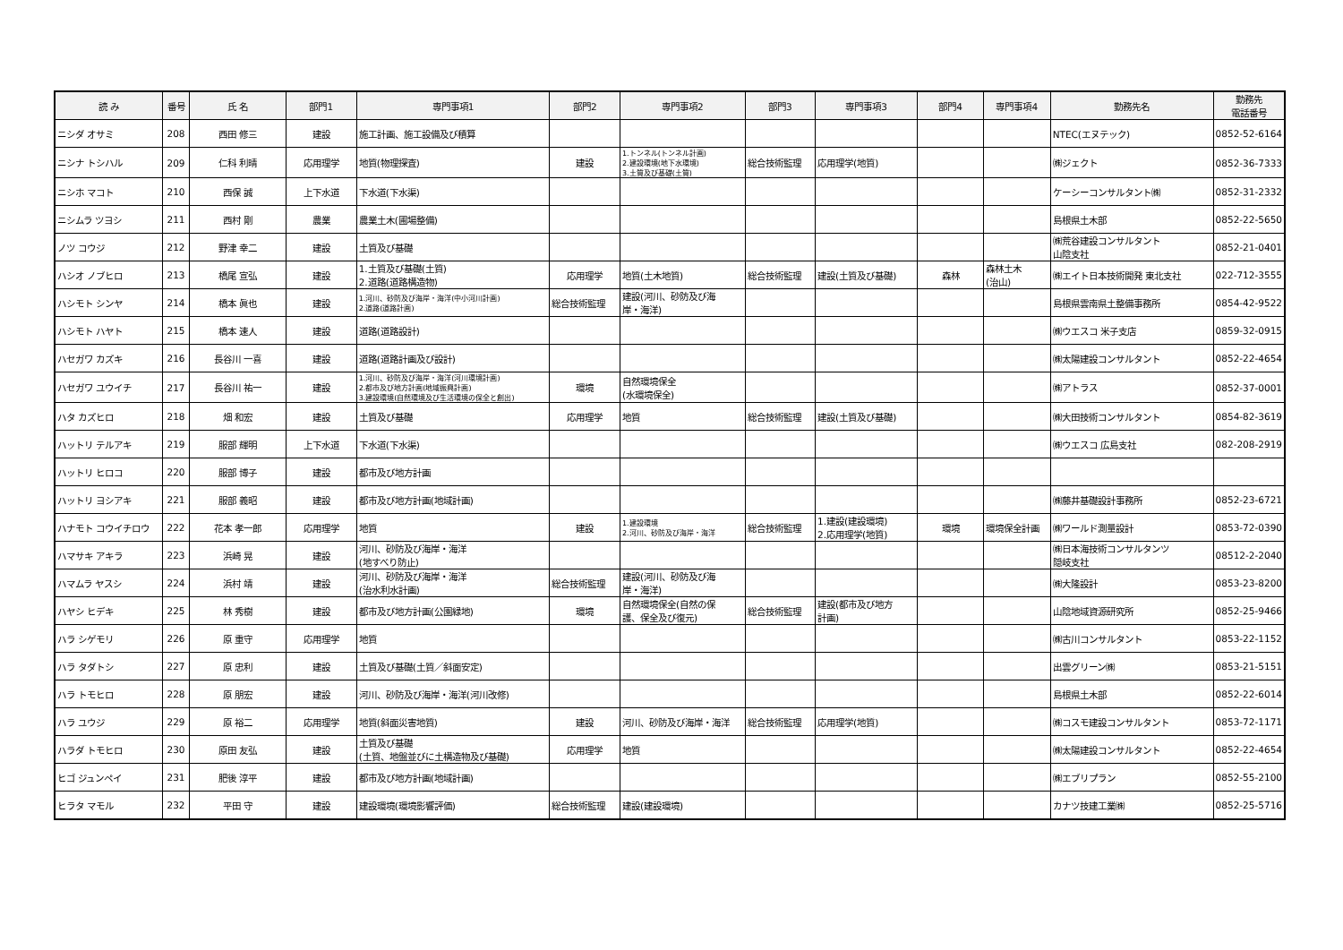| 読 み | 番号 | 氏 名 | 部門1 | 専門事項1 | 部門2 | 専門事項2 | 部門3 | 専門事項3 | 部門4 | 専門事項4 | 勤務先名 | 勤務先 電話番号 |
| --- | --- | --- | --- | --- | --- | --- | --- | --- | --- | --- | --- | --- |
| ニシダ オサミ | 208 | 西田 修三 | 建設 | 施工計画、施工設備及び積算 | | | | | | | NTEC(エヌテック) | 0852-52-6164 |
| ニシナ トシハル | 209 | 仁科 利晴 | 応用理学 | 地質(物理探査) | 建設 | 1.トンネル(トンネル計画) 2.建設環境(地下水環境) 3.土質及び基礎(土質) | 総合技術監理 | 応用理学(地質) | | | ㈱ジェクト | 0852-36-7333 |
| ニシホ マコト | 210 | 西保 誠 | 上下水道 | 下水道(下水渠) | | | | | | | ケーシーコンサルタント㈱ | 0852-31-2332 |
| ニシムラ ツヨシ | 211 | 西村 剛 | 農業 | 農業土木(圃場整備) | | | | | | | 島根県土木部 | 0852-22-5650 |
| ノツ コウジ | 212 | 野津 幸二 | 建設 | 土質及び基礎 | | | | | | | ㈱荒谷建設コンサルタント 山陰支社 | 0852-21-0401 |
| ハシオ ノブヒロ | 213 | 橋尾 宣弘 | 建設 | 1.土質及び基礎(土質) 2.道路(道路構造物) | 応用理学 | 地質(土木地質) | 総合技術監理 | 建設(土質及び基礎) | 森林 | 森林土木 (治山) | ㈱エイト日本技術開発 東北支社 | 022-712-3555 |
| ハシモト シンヤ | 214 | 橋本 眞也 | 建設 | 1.河川、砂防及び海岸・海洋(中小河川計画) 2.道路(道路計画) | 総合技術監理 | 建設(河川、砂防及び海 岸・海洋) | | | | | 島根県雲南県土整備事務所 | 0854-42-9522 |
| ハシモト ハヤト | 215 | 橋本 速人 | 建設 | 道路(道路設計) | | | | | | | ㈱ウエスコ 米子支店 | 0859-32-0915 |
| ハセガワ カズキ | 216 | 長谷川 一喜 | 建設 | 道路(道路計画及び設計) | | | | | | | ㈱太陽建設コンサルタント | 0852-22-4654 |
| ハセガワ ユウイチ | 217 | 長谷川 祐一 | 建設 | 1.河川、砂防及び海岸・海洋(河川環境計画) 2.都市及び地方計画(地域振興計画) 3.建設環境(自然環境及び生活環境の保全と創出) | 環境 | 自然環境保全 (水環境保全) | | | | | ㈱アトラス | 0852-37-0001 |
| ハタ カズヒロ | 218 | 畑 和宏 | 建設 | 土質及び基礎 | 応用理学 | 地質 | 総合技術監理 | 建設(土質及び基礎) | | | ㈱大田技術コンサルタント | 0854-82-3619 |
| ハットリ テルアキ | 219 | 服部 輝明 | 上下水道 | 下水道(下水渠) | | | | | | | ㈱ウエスコ 広島支社 | 082-208-2919 |
| ハットリ ヒロコ | 220 | 服部 博子 | 建設 | 都市及び地方計画 | | | | | | | | |
| ハットリ ヨシアキ | 221 | 服部 義昭 | 建設 | 都市及び地方計画(地域計画) | | | | | | | ㈱藤井基礎設計事務所 | 0852-23-6721 |
| ハナモト コウイチロウ | 222 | 花本 孝一郎 | 応用理学 | 地質 | 建設 | 1.建設環境 2.河川、砂防及び海岸・海洋 | 総合技術監理 | 1.建設(建設環境) 2.応用理学(地質) | 環境 | 環境保全計画 | ㈱ワールド測量設計 | 0853-72-0390 |
| ハマサキ アキラ | 223 | 浜崎 晃 | 建設 | 河川、砂防及び海岸・海洋 (地すべり防止) | | | | | | | ㈱日本海技術コンサルタンツ 隠岐支社 | 08512-2-2040 |
| ハマムラ ヤスシ | 224 | 浜村 靖 | 建設 | 河川、砂防及び海岸・海洋 (治水利水計画) | 総合技術監理 | 建設(河川、砂防及び海 岸・海洋) | | | | | ㈱大隆設計 | 0853-23-8200 |
| ハヤシ ヒデキ | 225 | 林 秀樹 | 建設 | 都市及び地方計画(公園緑地) | 環境 | 自然環境保全(自然の保 護、保全及び復元) | 総合技術監理 | 建設(都市及び地方 計画) | | | 山陰地域資源研究所 | 0852-25-9466 |
| ハラ シゲモリ | 226 | 原 重守 | 応用理学 | 地質 | | | | | | | ㈱古川コンサルタント | 0853-22-1152 |
| ハラ タダトシ | 227 | 原 忠利 | 建設 | 土質及び基礎(土質／斜面安定) | | | | | | | 出雲グリーン㈱ | 0853-21-5151 |
| ハラ トモヒロ | 228 | 原 朋宏 | 建設 | 河川、砂防及び海岸・海洋(河川改修) | | | | | | | 島根県土木部 | 0852-22-6014 |
| ハラ ユウジ | 229 | 原 裕二 | 応用理学 | 地質(斜面災害地質) | 建設 | 河川、砂防及び海岸・海洋 | 総合技術監理 | 応用理学(地質) | | | ㈱コスモ建設コンサルタント | 0853-72-1171 |
| ハラダ トモヒロ | 230 | 原田 友弘 | 建設 | 土質及び基礎 (土質、地盤並びに土構造物及び基礎) | 応用理学 | 地質 | | | | | ㈱太陽建設コンサルタント | 0852-22-4654 |
| ヒゴ ジュンペイ | 231 | 肥後 淳平 | 建設 | 都市及び地方計画(地域計画) | | | | | | | ㈱エブリプラン | 0852-55-2100 |
| ヒラタ マモル | 232 | 平田 守 | 建設 | 建設環境(環境影響評価) | 総合技術監理 | 建設(建設環境) | | | | | カナツ技建工業㈱ | 0852-25-5716 |